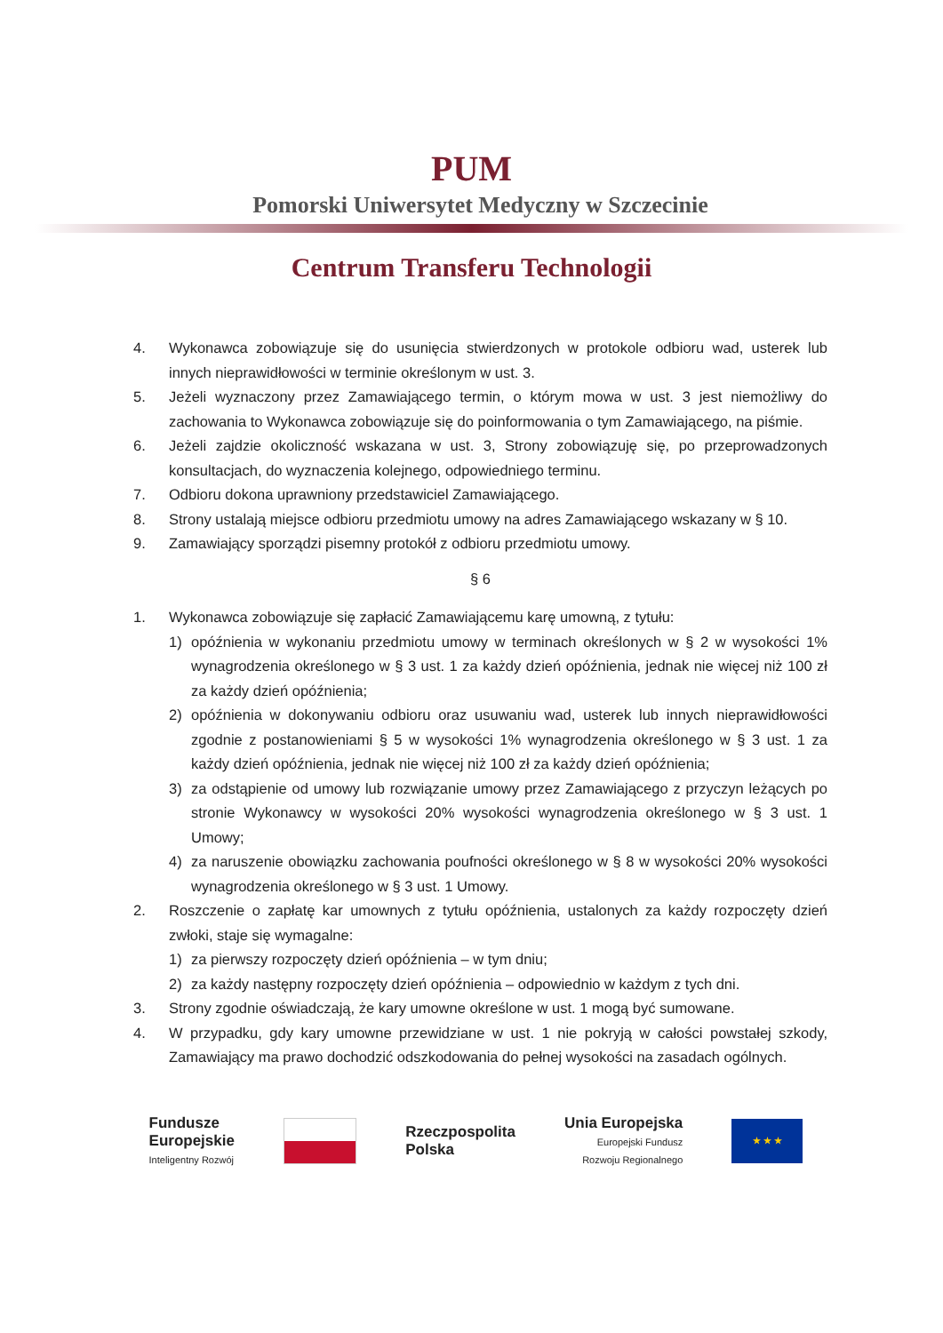PUM
Pomorski Uniwersytet Medyczny w Szczecinie
Centrum Transferu Technologii
4. Wykonawca zobowiązuje się do usunięcia stwierdzonych w protokole odbioru wad, usterek lub innych nieprawidłowości w terminie określonym w ust. 3.
5. Jeżeli wyznaczony przez Zamawiającego termin, o którym mowa w ust. 3 jest niemożliwy do zachowania to Wykonawca zobowiązuje się do poinformowania o tym Zamawiającego, na piśmie.
6. Jeżeli zajdzie okoliczność wskazana w ust. 3, Strony zobowiązuję się, po przeprowadzonych konsultacjach, do wyznaczenia kolejnego, odpowiedniego terminu.
7. Odbioru dokona uprawniony przedstawiciel Zamawiającego.
8. Strony ustalają miejsce odbioru przedmiotu umowy na adres Zamawiającego wskazany w § 10.
9. Zamawiający sporządzi pisemny protokół z odbioru przedmiotu umowy.
§ 6
1. Wykonawca zobowiązuje się zapłacić Zamawiającemu karę umowną, z tytułu:
1) opóźnienia w wykonaniu przedmiotu umowy w terminach określonych w § 2 w wysokości 1% wynagrodzenia określonego w § 3 ust. 1 za każdy dzień opóźnienia, jednak nie więcej niż 100 zł za każdy dzień opóźnienia;
2) opóźnienia w dokonywaniu odbioru oraz usuwaniu wad, usterek lub innych nieprawidłowości zgodnie z postanowieniami § 5 w wysokości 1% wynagrodzenia określonego w § 3 ust. 1 za każdy dzień opóźnienia, jednak nie więcej niż 100 zł za każdy dzień opóźnienia;
3) za odstąpienie od umowy lub rozwiązanie umowy przez Zamawiającego z przyczyn leżących po stronie Wykonawcy w wysokości 20% wysokości wynagrodzenia określonego w § 3 ust. 1 Umowy;
4) za naruszenie obowiązku zachowania poufności określonego w § 8 w wysokości 20% wysokości wynagrodzenia określonego w § 3 ust. 1 Umowy.
2. Roszczenie o zapłatę kar umownych z tytułu opóźnienia, ustalonych za każdy rozpoczęty dzień zwłoki, staje się wymagalne:
1) za pierwszy rozpoczęty dzień opóźnienia – w tym dniu;
2) za każdy następny rozpoczęty dzień opóźnienia – odpowiednio w każdym z tych dni.
3. Strony zgodnie oświadczają, że kary umowne określone w ust. 1 mogą być sumowane.
4. W przypadku, gdy kary umowne przewidziane w ust. 1 nie pokryją w całości powstałej szkody, Zamawiający ma prawo dochodzić odszkodowania do pełnej wysokości na zasadach ogólnych.
Fundusze
Europejskie
Inteligentny Rozwój
Rzeczpospolita
Polska
Unia Europejska
Europejski Fundusz
Rozwoju Regionalnego
★ ★ ★